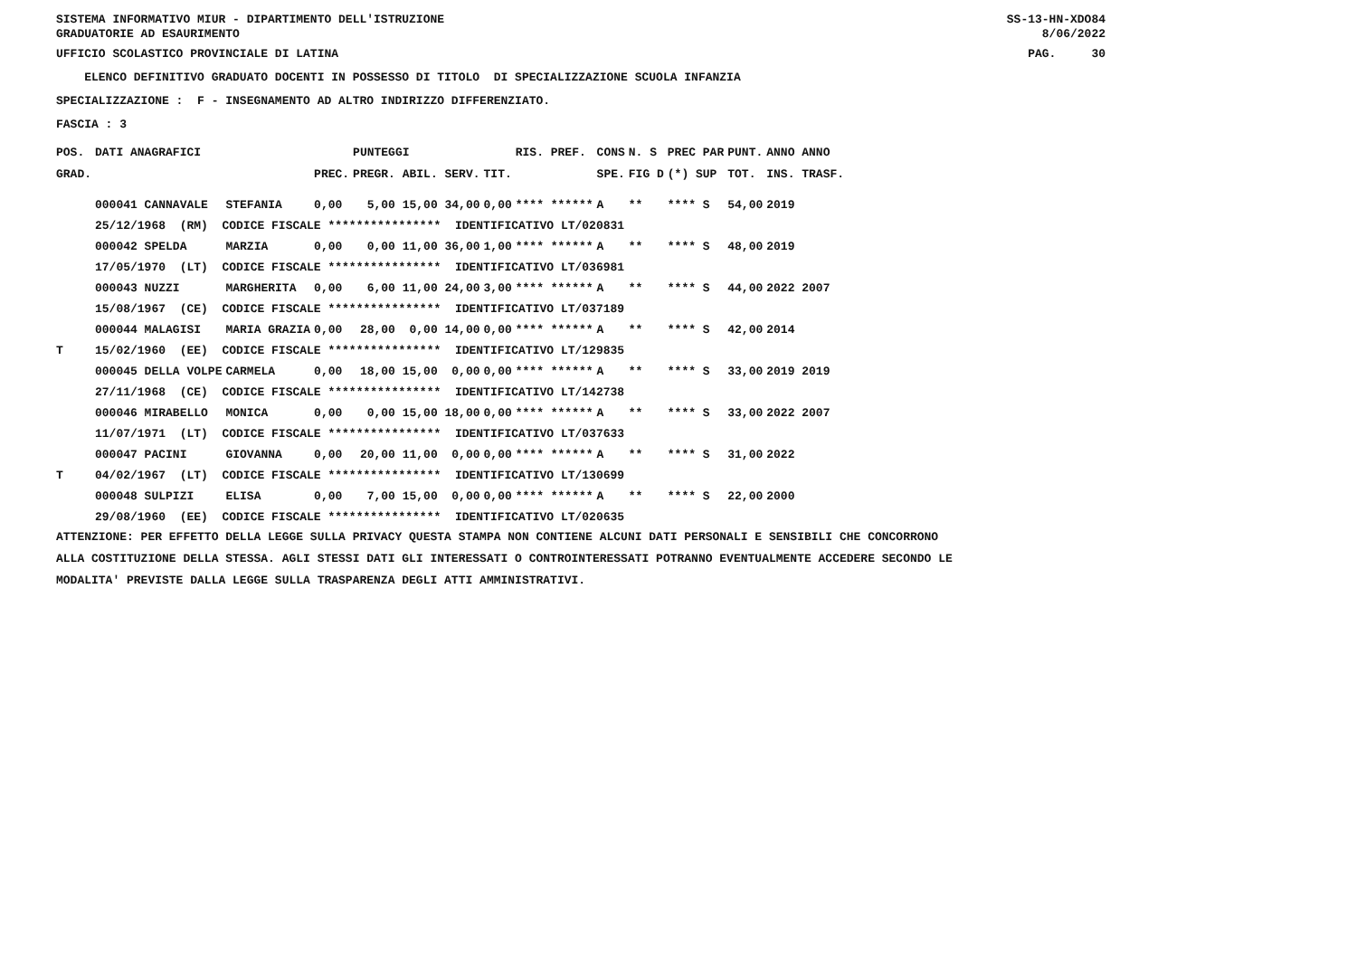SISTEMA INFORMATIVO MIUR - DIPARTIMENTO DELL'ISTRUZIONE GRADUATORIE AD ESAURIMENTO
SS-13-HN-XDO84 8/06/2022
UFFICIO SCOLASTICO PROVINCIALE DI LATINA
PAG. 30
ELENCO DEFINITIVO GRADUATO DOCENTI IN POSSESSO DI TITOLO DI SPECIALIZZAZIONE SCUOLA INFANZIA
SPECIALIZZAZIONE : F - INSEGNAMENTO AD ALTRO INDIRIZZO DIFFERENZIATO.
FASCIA : 3
| POS. | DATI ANAGRAFICI | | | PUNTEGGI | | RIS. PREF. | CONS | N. S | PREC PAR | PUNT. | ANNO ANNO |
| --- | --- | --- | --- | --- | --- | --- | --- | --- | --- | --- | --- |
| GRAD. | | | PREC. | PREGR. ABIL. SERV. | TIT. | | SPE. | FIG D | (*) SUP | TOT. | INS. TRASF. |
| | 000041 CANNAVALE | STEFANIA | 0,00 | 5,00 15,00 34,00 | 0,00 | **** ****** | A | ** | **** S | 54,00 | 2019 |
| | 25/12/1968 (RM) CODICE FISCALE **************** IDENTIFICATIVO LT/020831 | | | | | | | | | | |
| | 000042 SPELDA | MARZIA | 0,00 | 0,00 11,00 36,00 | 1,00 | **** ****** | A | ** | **** S | 48,00 | 2019 |
| | 17/05/1970 (LT) CODICE FISCALE **************** IDENTIFICATIVO LT/036981 | | | | | | | | | | |
| | 000043 NUZZI | MARGHERITA | 0,00 | 6,00 11,00 24,00 | 3,00 | **** ****** | A | ** | **** S | 44,00 | 2022 2007 |
| | 15/08/1967 (CE) CODICE FISCALE **************** IDENTIFICATIVO LT/037189 | | | | | | | | | | |
| | 000044 MALAGISI | MARIA GRAZIA | 0,00 | 28,00 0,00 14,00 | 0,00 | **** ****** | A | ** | **** S | 42,00 | 2014 |
| T | 15/02/1960 (EE) CODICE FISCALE **************** IDENTIFICATIVO LT/129835 | | | | | | | | | | |
| | 000045 DELLA VOLPE | CARMELA | 0,00 | 18,00 15,00 0,00 | 0,00 | **** ****** | A | ** | **** S | 33,00 | 2019 2019 |
| | 27/11/1968 (CE) CODICE FISCALE **************** IDENTIFICATIVO LT/142738 | | | | | | | | | | |
| | 000046 MIRABELLO | MONICA | 0,00 | 0,00 15,00 18,00 | 0,00 | **** ****** | A | ** | **** S | 33,00 | 2022 2007 |
| | 11/07/1971 (LT) CODICE FISCALE **************** IDENTIFICATIVO LT/037633 | | | | | | | | | | |
| | 000047 PACINI | GIOVANNA | 0,00 | 20,00 11,00 0,00 | 0,00 | **** ****** | A | ** | **** S | 31,00 | 2022 |
| T | 04/02/1967 (LT) CODICE FISCALE **************** IDENTIFICATIVO LT/130699 | | | | | | | | | | |
| | 000048 SULPIZI | ELISA | 0,00 | 7,00 15,00 0,00 | 0,00 | **** ****** | A | ** | **** S | 22,00 | 2000 |
| | 29/08/1960 (EE) CODICE FISCALE **************** IDENTIFICATIVO LT/020635 | | | | | | | | | | |
ATTENZIONE: PER EFFETTO DELLA LEGGE SULLA PRIVACY QUESTA STAMPA NON CONTIENE ALCUNI DATI PERSONALI E SENSIBILI CHE CONCORRONO ALLA COSTITUZIONE DELLA STESSA. AGLI STESSI DATI GLI INTERESSATI O CONTROINTERESSATI POTRANNO EVENTUALMENTE ACCEDERE SECONDO LE MODALITA' PREVISTE DALLA LEGGE SULLA TRASPARENZA DEGLI ATTI AMMINISTRATIVI.